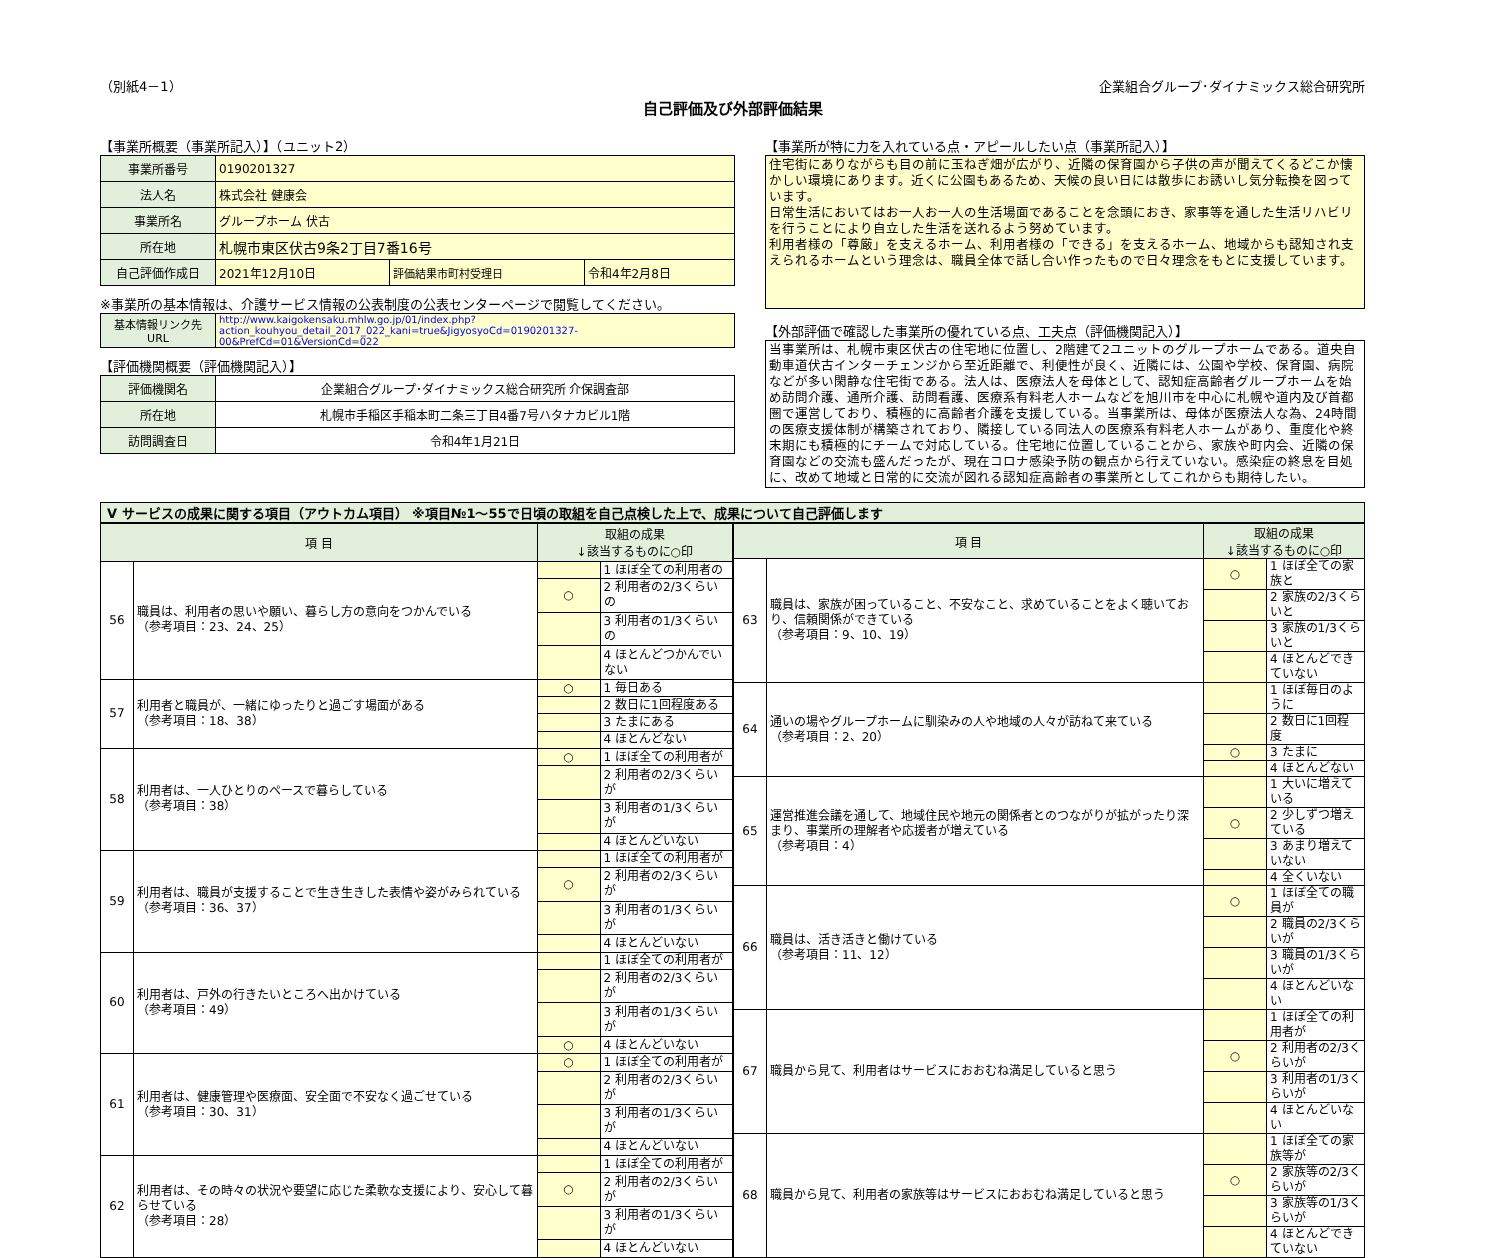（別紙4－1） 企業組合グループ･ダイナミックス総合研究所
自己評価及び外部評価結果
【事業所概要（事業所記入）】（ユニット2）
| 事業所番号 | 0190201327 | | |
| 法人名 | 株式会社 健康会 | | |
| 事業所名 | グループホーム 伏古 | | |
| 所在地 | 札幌市東区伏古9条2丁目7番16号 | | |
| 自己評価作成日 | 2021年12月10日 | 評価結果市町村受理日 | 令和4年2月8日 |
※事業所の基本情報は、介護サービス情報の公表制度の公表センターページで閲覧してください。
| 基本情報リンク先URL | http://www.kaigokensaku.mhlw.go.jp/01/index.php?action_kouhyou_detail_2017_022_kani=true&JigyosyoCd=0190201327-00&PrefCd=01&VersionCd=022 |
【評価機関概要（評価機関記入）】
| 評価機関名 | 企業組合グループ･ダイナミックス総合研究所 介保調査部 |
| 所在地 | 札幌市手稲区手稲本町二条三丁目4番7号ハタナカビル1階 |
| 訪問調査日 | 令和4年1月21日 |
【事業所が特に力を入れている点・アピールしたい点（事業所記入）】
住宅街にありながらも目の前に玉ねぎ畑が広がり、近隣の保育園から子供の声が聞えてくるどこか懐かしい環境にあります。近くに公園もあるため、天候の良い日には散歩にお誘いし気分転換を図っています。
日常生活においてはお一人お一人の生活場面であることを念頭におき、家事等を通した生活リハビリを行うことにより自立した生活を送れるよう努めています。
利用者様の「尊厳」を支えるホーム、利用者様の「できる」を支えるホーム、地域からも認知され支えられるホームという理念は、職員全体で話し合い作ったもので日々理念をもとに支援しています。
【外部評価で確認した事業所の優れている点、工夫点（評価機関記入）】
当事業所は、札幌市東区伏古の住宅地に位置し、2階建て2ユニットのグループホームである。道央自動車道伏古インターチェンジから至近距離で、利便性が良く、近隣には、公園や学校、保育園、病院などが多い閑静な住宅街である。法人は、医療法人を母体として、認知症高齢者グループホームを始め訪問介護、通所介護、訪問看護、医療系有料老人ホームなどを旭川市を中心に札幌や道内及び首都圏で運営しており、積極的に高齢者介護を支援している。当事業所は、母体が医療法人な為、24時間の医療支援体制が構築されており、隣接している同法人の医療系有料老人ホームがあり、重度化や終末期にも積極的にチームで対応している。住宅地に位置していることから、家族や町内会、近隣の保育園などの交流も盛んだったが、現在コロナ感染予防の観点から行えていない。感染症の終息を目処に、改めて地域と日常的に交流が図れる認知症高齢者の事業所としてこれからも期待したい。
Ⅴ サービスの成果に関する項目（アウトカム項目） ※項目№1～55で日頃の取組を自己点検した上で、成果について自己評価します
| 項 目 | | 取組の成果 ↓該当するものに○印 | |
| --- | --- | --- | --- |
| 56 | 職員は、利用者の思いや願い、暮らし方の意向をつかんでいる （参考項目：23、24、25） | | 1 ほぼ全ての利用者の |
| | | ○ | 2 利用者の2/3くらいの |
| | | | 3 利用者の1/3くらいの |
| | | | 4 ほとんどつかんでいない |
| 57 | 利用者と職員が、一緒にゆったりと過ごす場面がある （参考項目：18、38） | ○ | 1 毎日ある |
| | | | 2 数日に1回程度ある |
| | | | 3 たまにある |
| | | | 4 ほとんどない |
| 58 | 利用者は、一人ひとりのペースで暮らしている （参考項目：38） | ○ | 1 ほぼ全ての利用者が |
| | | | 2 利用者の2/3くらいが |
| | | | 3 利用者の1/3くらいが |
| | | | 4 ほとんどいない |
| 59 | 利用者は、職員が支援することで生き生きした表情や姿がみられている （参考項目：36、37） | | 1 ほぼ全ての利用者が |
| | | ○ | 2 利用者の2/3くらいが |
| | | | 3 利用者の1/3くらいが |
| | | | 4 ほとんどいない |
| 60 | 利用者は、戸外の行きたいところへ出かけている （参考項目：49） | | 1 ほぼ全ての利用者が |
| | | | 2 利用者の2/3くらいが |
| | | | 3 利用者の1/3くらいが |
| | | ○ | 4 ほとんどいない |
| 61 | 利用者は、健康管理や医療面、安全面で不安なく過ごせている （参考項目：30、31） | ○ | 1 ほぼ全ての利用者が |
| | | | 2 利用者の2/3くらいが |
| | | | 3 利用者の1/3くらいが |
| | | | 4 ほとんどいない |
| 62 | 利用者は、その時々の状況や要望に応じた柔軟な支援により、安心して暮らせている （参考項目：28） | | 1 ほぼ全ての利用者が |
| | | ○ | 2 利用者の2/3くらいが |
| | | | 3 利用者の1/3くらいが |
| | | | 4 ほとんどいない |
| 項 目 | | 取組の成果 ↓該当するものに○印 | |
| --- | --- | --- | --- |
| 63 | 職員は、家族が困っていること、不安なこと、求めていることをよく聴いており、信頼関係ができている （参考項目：9、10、19） | ○ | 1 ほぼ全ての家族と |
| | | | 2 家族の2/3くらいと |
| | | | 3 家族の1/3くらいと |
| | | | 4 ほとんどできていない |
| 64 | 通いの場やグループホームに馴染みの人や地域の人々が訪ねて来ている （参考項目：2、20） | | 1 ほぼ毎日のように |
| | | | 2 数日に1回程度 |
| | | ○ | 3 たまに |
| | | | 4 ほとんどない |
| 65 | 運営推進会議を通して、地域住民や地元の関係者とのつながりが拡がったり深まり、事業所の理解者や応援者が増えている （参考項目：4） | | 1 大いに増えている |
| | | ○ | 2 少しずつ増えている |
| | | | 3 あまり増えていない |
| | | | 4 全くいない |
| 66 | 職員は、活き活きと働けている （参考項目：11、12） | ○ | 1 ほぼ全ての職員が |
| | | | 2 職員の2/3くらいが |
| | | | 3 職員の1/3くらいが |
| | | | 4 ほとんどいない |
| 67 | 職員から見て、利用者はサービスにおおむね満足していると思う | | 1 ほぼ全ての利用者が |
| | | ○ | 2 利用者の2/3くらいが |
| | | | 3 利用者の1/3くらいが |
| | | | 4 ほとんどいない |
| 68 | 職員から見て、利用者の家族等はサービスにおおむね満足していると思う | | 1 ほぼ全ての家族等が |
| | | ○ | 2 家族等の2/3くらいが |
| | | | 3 家族等の1/3くらいが |
| | | | 4 ほとんどできていない |